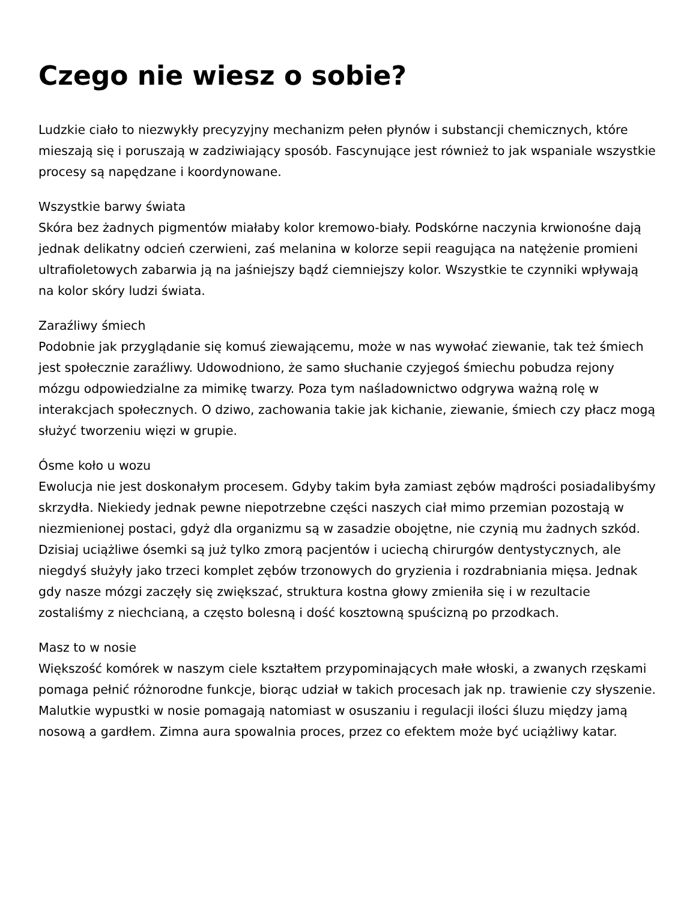Czego nie wiesz o sobie?
Ludzkie ciało to niezwykły precyzyjny mechanizm pełen płynów i substancji chemicznych, które mieszają się i poruszają w zadziwiający sposób. Fascynujące jest również to jak wspaniale wszystkie procesy są napędzane i koordynowane.
Wszystkie barwy świata
Skóra bez żadnych pigmentów miałaby kolor kremowo-biały. Podskórne naczynia krwionośne dają jednak delikatny odcień czerwieni, zaś melanina w kolorze sepii reagująca na natężenie promieni ultrafioletowych zabarwia ją na jaśniejszy bądź ciemniejszy kolor. Wszystkie te czynniki wpływają na kolor skóry ludzi świata.
Zaraźliwy śmiech
Podobnie jak przyglądanie się komuś ziewającemu, może w nas wywołać ziewanie, tak też śmiech jest społecznie zaraźliwy. Udowodniono, że samo słuchanie czyjegoś śmiechu pobudza rejony mózgu odpowiedzialne za mimikę twarzy. Poza tym naśladownictwo odgrywa ważną rolę w interakcjach społecznych. O dziwo, zachowania takie jak kichanie, ziewanie, śmiech czy płacz mogą służyć tworzeniu więzi w grupie.
Ósme koło u wozu
Ewolucja nie jest doskonałym procesem. Gdyby takim była zamiast zębów mądrości posiadalibyśmy skrzydła. Niekiedy jednak pewne niepotrzebne części naszych ciał mimo przemian pozostają w niezmienionej postaci, gdyż dla organizmu są w zasadzie obojętne, nie czynią mu żadnych szkód.
Dzisiaj uciążliwe ósemki są już tylko zmorą pacjentów i uciechą chirurgów dentystycznych, ale niegdyś służyły jako trzeci komplet zębów trzonowych do gryzienia i rozdrabniania mięsa. Jednak gdy nasze mózgi zaczęły się zwiększać, struktura kostna głowy zmieniła się i w rezultacie zostaliśmy z niechcianą, a często bolesną i dość kosztowną spuścizną po przodkach.
Masz to w nosie
Większość komórek w naszym ciele kształtem przypominających małe włoski, a zwanych rzęskami pomaga pełnić różnorodne funkcje, biorąc udział w takich procesach jak np. trawienie czy słyszenie.
Malutkie wypustki w nosie pomagają natomiast w osuszaniu i regulacji ilości śluzu między jamą nosową a gardłem. Zimna aura spowalnia proces, przez co efektem może być uciążliwy katar.